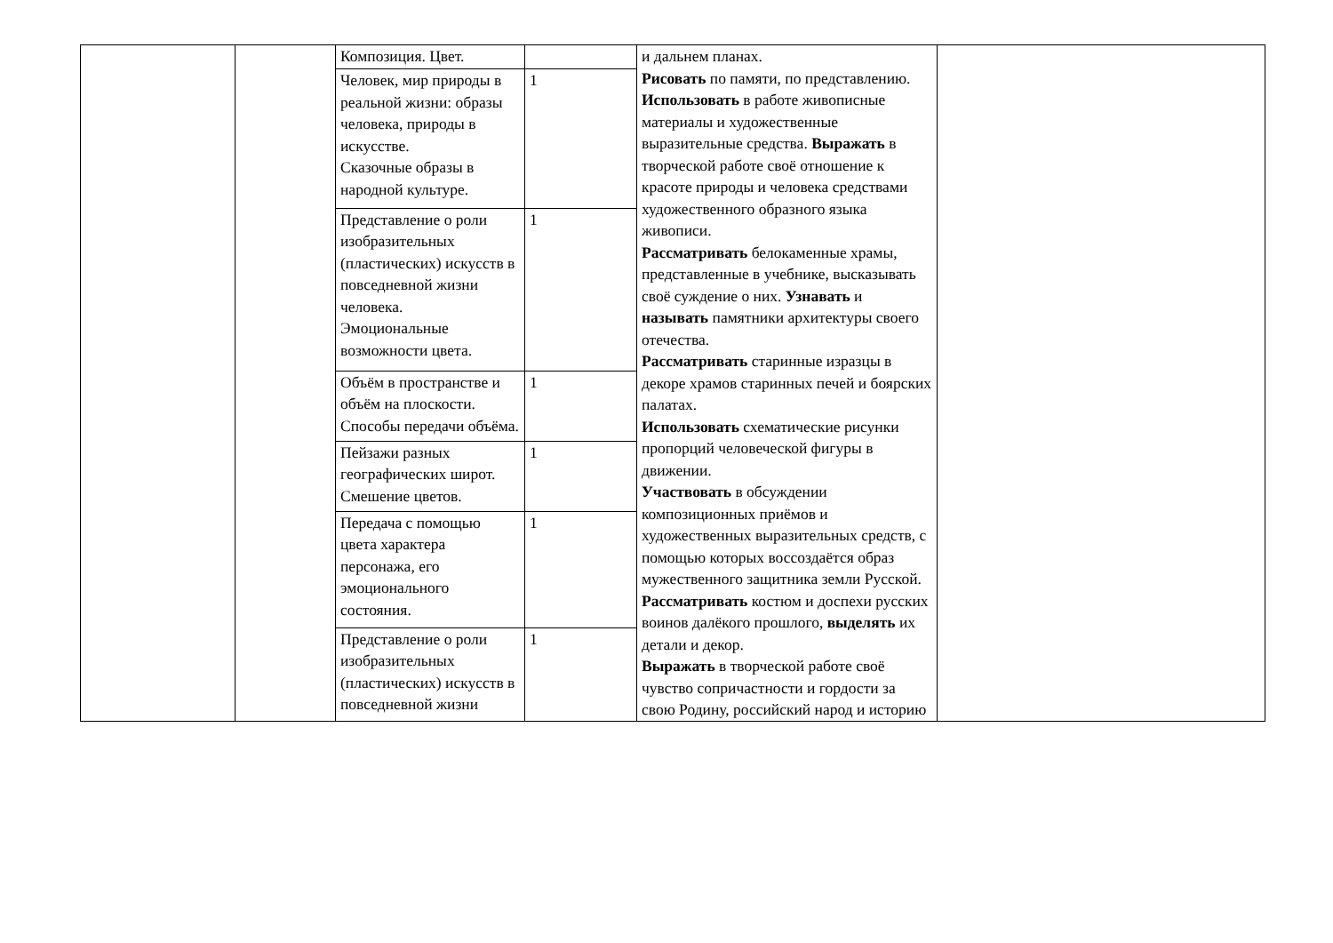| | | Композиция. Цвет. | | и дальнем планах. Рисовать по памяти, по представлению. Использовать в работе живописные материалы и художественные выразительные средства. Выражать в творческой работе своё отношение к красоте природы и человека средствами художественного образного языка живописи. Рассматривать белокаменные храмы, представленные в учебнике, высказывать своё суждение о них. Узнавать и называть памятники архитектуры своего отечества. Рассматривать старинные изразцы в декоре храмов старинных печей и боярских палатах. Использовать схематические рисунки пропорций человеческой фигуры в движении. Участвовать в обсуждении композиционных приёмов и художественных выразительных средств, с помощью которых воссоздаётся образ мужественного защитника земли Русской. Рассматривать костюм и доспехи русских воинов далёкого прошлого, выделять их детали и декор. Выражать в творческой работе своё чувство сопричастности и гордости за свою Родину, российский народ и историю | |
| | | Человек, мир природы в реальной жизни: образы человека, природы в искусстве. Сказочные образы в народной культуре. | 1 | | |
| | | Представление о роли изобразительных (пластических) искусств в повседневной жизни человека. Эмоциональные возможности цвета. | 1 | | |
| | | Объём в пространстве и объём на плоскости. Способы передачи объёма. | 1 | | |
| | | Пейзажи разных географических широт. Смешение цветов. | 1 | | |
| | | Передача с помощью цвета характера персонажа, его эмоционального состояния. | 1 | | |
| | | Представление о роли изобразительных (пластических) искусств в повседневной жизни | 1 | | |